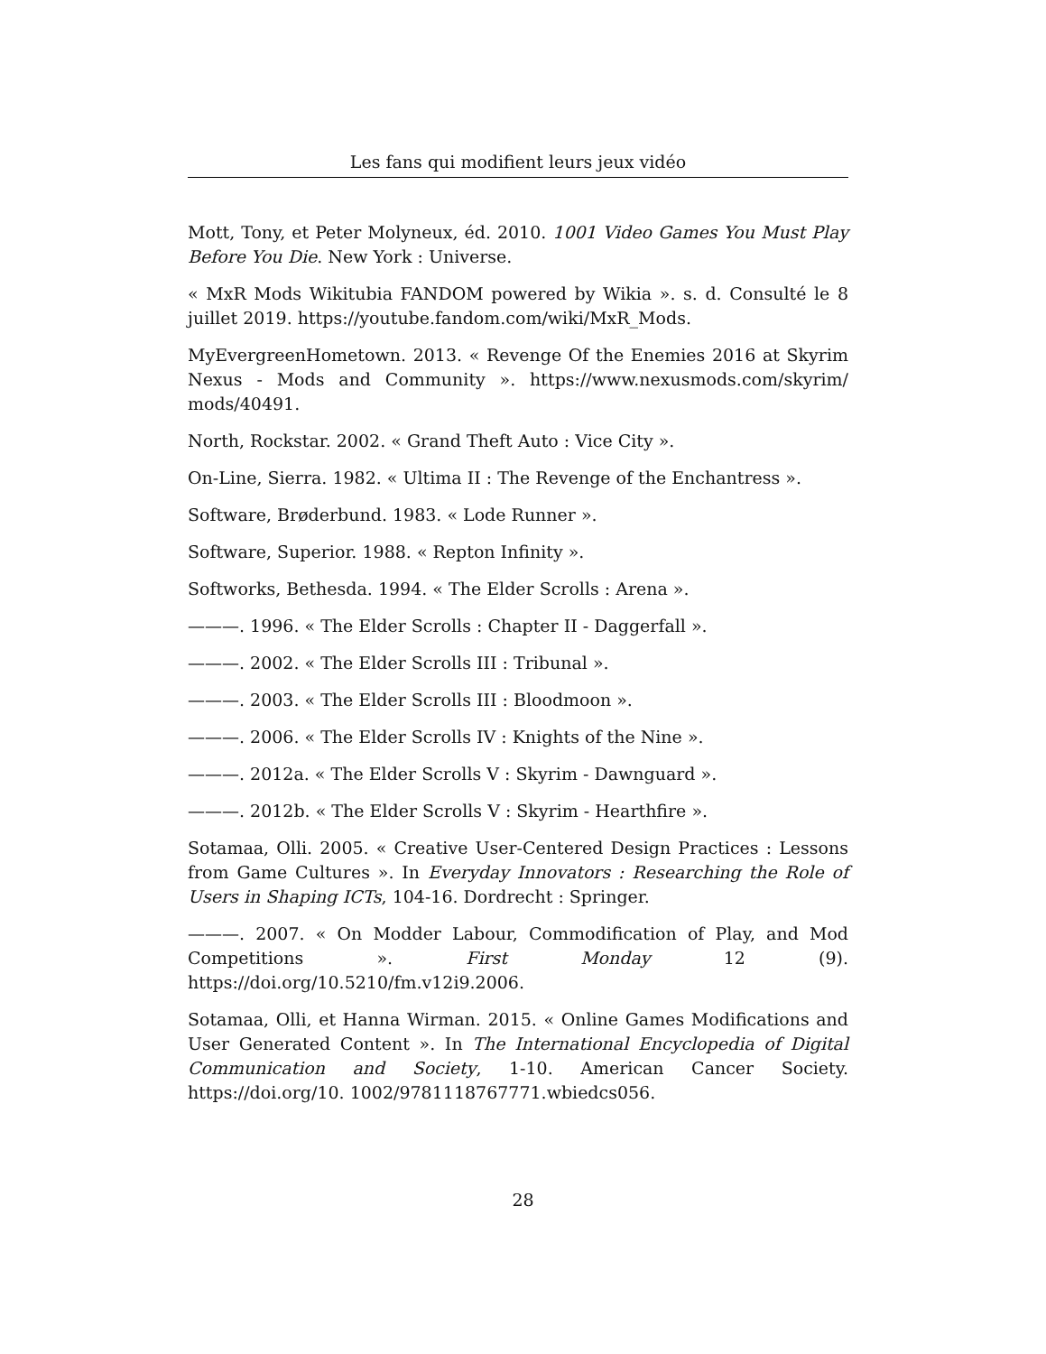Les fans qui modifient leurs jeux vidéo
Mott, Tony, et Peter Molyneux, éd. 2010. 1001 Video Games You Must Play Before You Die. New York : Universe.
« MxR Mods Wikitubia FANDOM powered by Wikia ». s. d. Consulté le 8 juillet 2019. https://youtube.fandom.com/wiki/MxR_Mods.
MyEvergreenHometown. 2013. « Revenge Of the Enemies 2016 at Skyrim Nexus - Mods and Community ». https://www.nexusmods.com/skyrim/ mods/40491.
North, Rockstar. 2002. « Grand Theft Auto : Vice City ».
On-Line, Sierra. 1982. « Ultima II : The Revenge of the Enchantress ».
Software, Brøderbund. 1983. « Lode Runner ».
Software, Superior. 1988. « Repton Infinity ».
Softworks, Bethesda. 1994. « The Elder Scrolls : Arena ».
———. 1996. « The Elder Scrolls : Chapter II - Daggerfall ».
———. 2002. « The Elder Scrolls III : Tribunal ».
———. 2003. « The Elder Scrolls III : Bloodmoon ».
———. 2006. « The Elder Scrolls IV : Knights of the Nine ».
———. 2012a. « The Elder Scrolls V : Skyrim - Dawnguard ».
———. 2012b. « The Elder Scrolls V : Skyrim - Hearthfire ».
Sotamaa, Olli. 2005. « Creative User-Centered Design Practices : Lessons from Game Cultures ». In Everyday Innovators : Researching the Role of Users in Shaping ICTs, 104-16. Dordrecht : Springer.
———. 2007. « On Modder Labour, Commodification of Play, and Mod Competitions ». First Monday 12 (9). https://doi.org/10.5210/fm.v12i9.2006.
Sotamaa, Olli, et Hanna Wirman. 2015. « Online Games Modifications and User Generated Content ». In The International Encyclopedia of Digital Communication and Society, 1-10. American Cancer Society. https://doi.org/10. 1002/9781118767771.wbiedcs056.
28